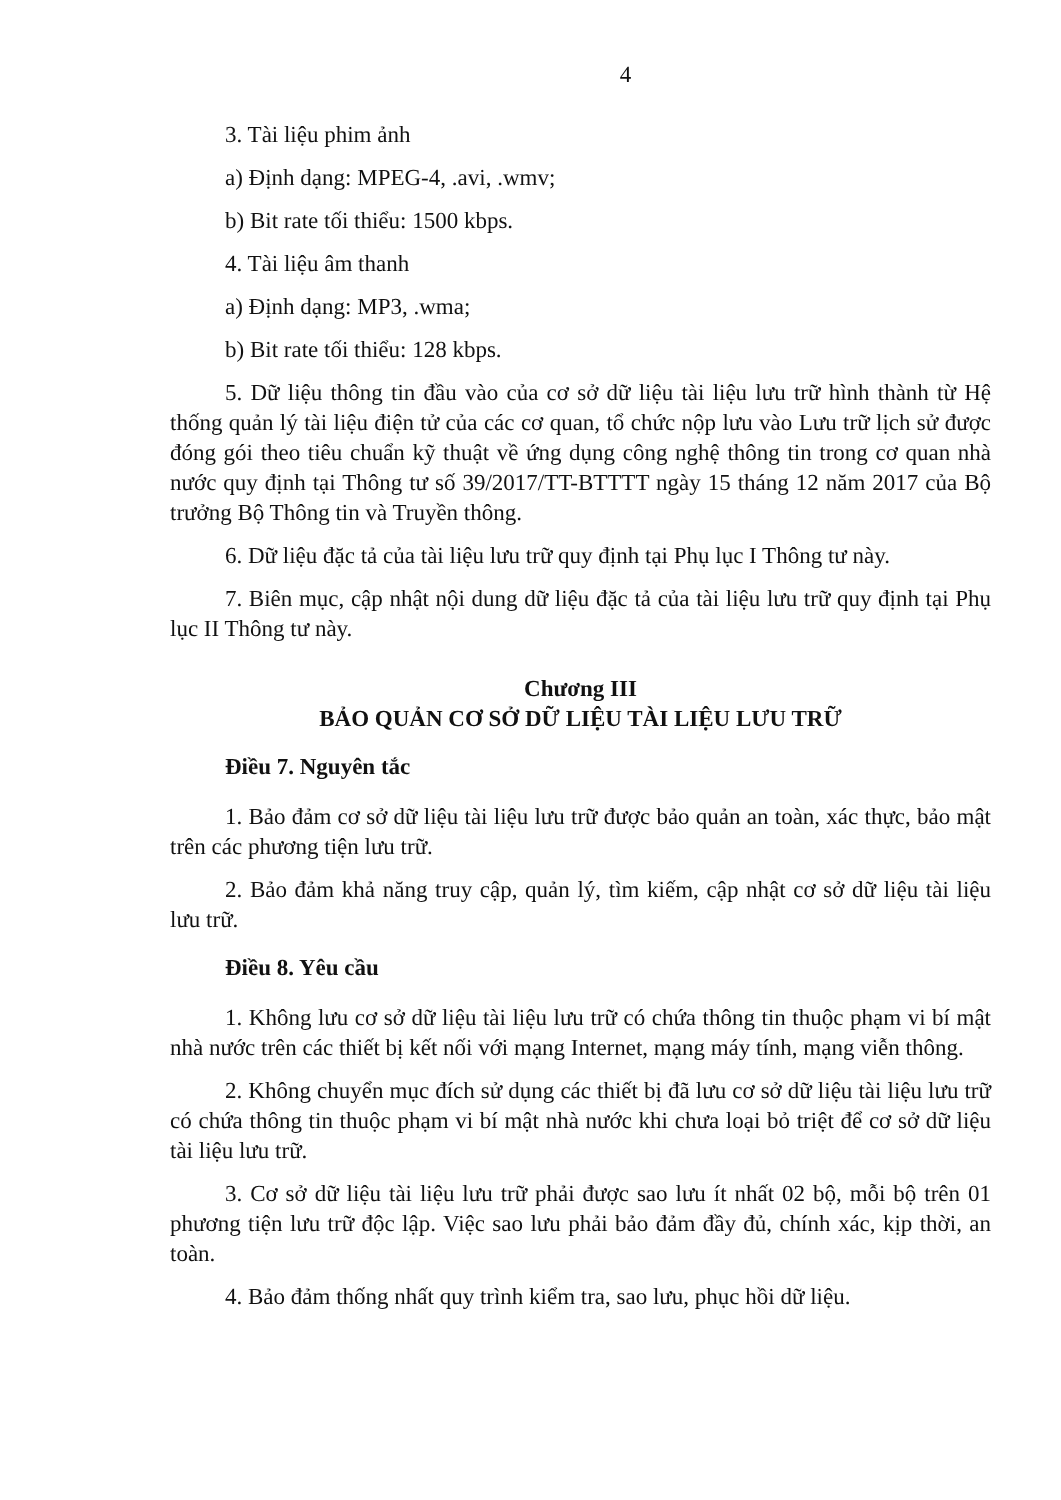4
3. Tài liệu phim ảnh
a) Định dạng: MPEG-4, .avi, .wmv;
b) Bit rate tối thiểu: 1500 kbps.
4. Tài liệu âm thanh
a) Định dạng: MP3, .wma;
b) Bit rate tối thiểu: 128 kbps.
5. Dữ liệu thông tin đầu vào của cơ sở dữ liệu tài liệu lưu trữ hình thành từ Hệ thống quản lý tài liệu điện tử của các cơ quan, tổ chức nộp lưu vào Lưu trữ lịch sử được đóng gói theo tiêu chuẩn kỹ thuật về ứng dụng công nghệ thông tin trong cơ quan nhà nước quy định tại Thông tư số 39/2017/TT-BTTTT ngày 15 tháng 12 năm 2017 của Bộ trưởng Bộ Thông tin và Truyền thông.
6. Dữ liệu đặc tả của tài liệu lưu trữ quy định tại Phụ lục I Thông tư này.
7. Biên mục, cập nhật nội dung dữ liệu đặc tả của tài liệu lưu trữ quy định tại Phụ lục II Thông tư này.
Chương III
BẢO QUẢN CƠ SỞ DỮ LIỆU TÀI LIỆU LƯU TRỮ
Điều 7. Nguyên tắc
1. Bảo đảm cơ sở dữ liệu tài liệu lưu trữ được bảo quản an toàn, xác thực, bảo mật trên các phương tiện lưu trữ.
2. Bảo đảm khả năng truy cập, quản lý, tìm kiếm, cập nhật cơ sở dữ liệu tài liệu lưu trữ.
Điều 8. Yêu cầu
1. Không lưu cơ sở dữ liệu tài liệu lưu trữ có chứa thông tin thuộc phạm vi bí mật nhà nước trên các thiết bị kết nối với mạng Internet, mạng máy tính, mạng viễn thông.
2. Không chuyển mục đích sử dụng các thiết bị đã lưu cơ sở dữ liệu tài liệu lưu trữ có chứa thông tin thuộc phạm vi bí mật nhà nước khi chưa loại bỏ triệt để cơ sở dữ liệu tài liệu lưu trữ.
3. Cơ sở dữ liệu tài liệu lưu trữ phải được sao lưu ít nhất 02 bộ, mỗi bộ trên 01 phương tiện lưu trữ độc lập. Việc sao lưu phải bảo đảm đầy đủ, chính xác, kịp thời, an toàn.
4. Bảo đảm thống nhất quy trình kiểm tra, sao lưu, phục hồi dữ liệu.